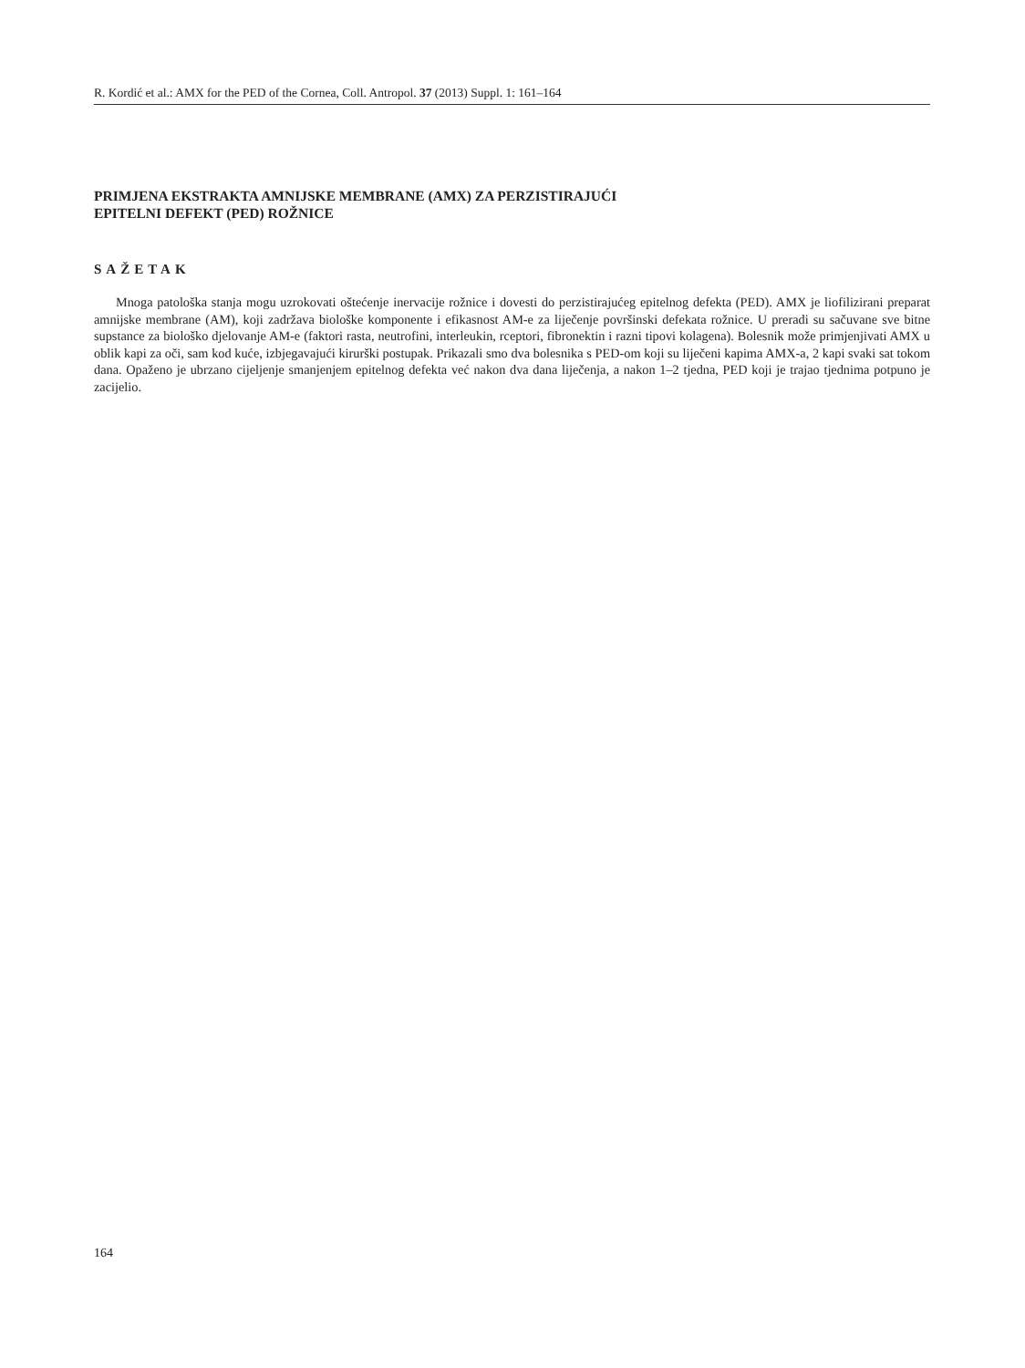R. Kordić et al.: AMX for the PED of the Cornea, Coll. Antropol. 37 (2013) Suppl. 1: 161–164
PRIMJENA EKSTRAKTA AMNIJSKE MEMBRANE (AMX) ZA PERZISTIRAJUĆI
EPITELNI DEFEKT (PED) ROŽNICE
SAŽETAK
Mnoga patološka stanja mogu uzrokovati oštećenje inervacije rožnice i dovesti do perzistirajućeg epitelnog defekta (PED). AMX je liofilizirani preparat amnijske membrane (AM), koji zadržava biološke komponente i efikasnost AM-e za liječenje površinski defekata rožnice. U preradi su sačuvane sve bitne supstance za biološko djelovanje AM-e (faktori rasta, neutrofini, interleukin, rceptori, fibronektin i razni tipovi kolagena). Bolesnik može primjenjivati AMX u oblik kapi za oči, sam kod kuće, izbjegavajući kirurški postupak. Prikazali smo dva bolesnika s PED-om koji su liječeni kapima AMX-a, 2 kapi svaki sat tokom dana. Opaženo je ubrzano cijeljenje smanjenjem epitelnog defekta već nakon dva dana liječenja, a nakon 1–2 tjedna, PED koji je trajao tjednima potpuno je zacijelio.
164